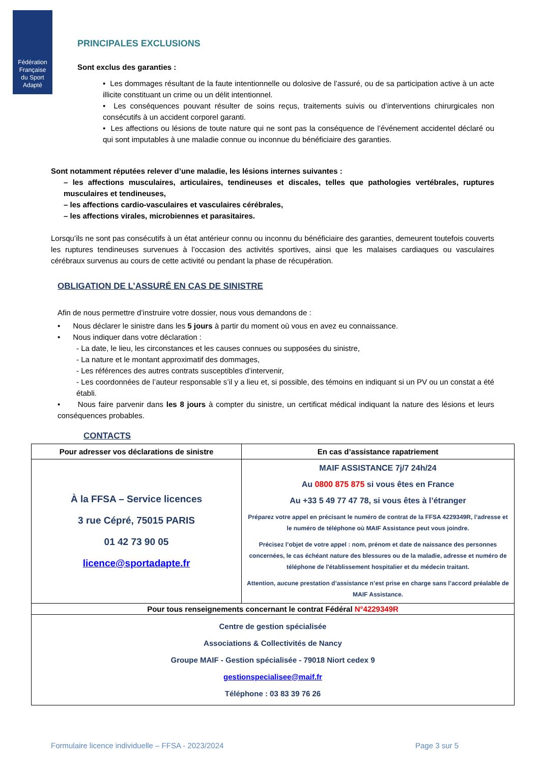Fédération
Française
du Sport
Adapté
PRINCIPALES EXCLUSIONS
Sont exclus des garanties :
• Les dommages résultant de la faute intentionnelle ou dolosive de l’assuré, ou de sa participation active à un acte illicite constituant un crime ou un délit intentionnel.
• Les conséquences pouvant résulter de soins reçus, traitements suivis ou d’interventions chirurgicales non consécutifs à un accident corporel garanti.
• Les affections ou lésions de toute nature qui ne sont pas la conséquence de l’événement accidentel déclaré ou qui sont imputables à une maladie connue ou inconnue du bénéficiaire des garanties.
Sont notamment réputées relever d’une maladie, les lésions internes suivantes :
– les affections musculaires, articulaires, tendineuses et discales, telles que pathologies vertébrales, ruptures musculaires et tendineuses,
– les affections cardio-vasculaires et vasculaires cérébrales,
– les affections virales, microbiennes et parasitaires.
Lorsqu’ils ne sont pas consécutifs à un état antérieur connu ou inconnu du bénéficiaire des garanties, demeurent toutefois couverts les ruptures tendineuses survenues à l’occasion des activités sportives, ainsi que les malaises cardiaques ou vasculaires cérébraux survenus au cours de cette activité ou pendant la phase de récupération.
OBLIGATION DE L’ASSURÉ EN CAS DE SINISTRE
Afin de nous permettre d’instruire votre dossier, nous vous demandons de :
• Nous déclarer le sinistre dans les 5 jours à partir du moment où vous en avez eu connaissance.
• Nous indiquer dans votre déclaration :
- La date, le lieu, les circonstances et les causes connues ou supposées du sinistre,
- La nature et le montant approximatif des dommages,
- Les références des autres contrats susceptibles d’intervenir,
- Les coordonnées de l’auteur responsable s’il y a lieu et, si possible, des témoins en indiquant si un PV ou un constat a été établi.
• Nous faire parvenir dans les 8 jours à compter du sinistre, un certificat médical indiquant la nature des lésions et leurs conséquences probables.
CONTACTS
| Pour adresser vos déclarations de sinistre | En cas d’assistance rapatriement |
| --- | --- |
| À la FFSA – Service licences 3 rue Cépré, 75015 PARIS 01 42 73 90 05 licence@sportadapte.fr | MAIF ASSISTANCE 7j/7 24h/24 Au 0800 875 875 si vous êtes en France Au +33 5 49 77 47 78, si vous êtes à l’étranger Préparez votre appel en précisant le numéro de contrat de la FFSA 4229349R, l’adresse et le numéro de téléphone où MAIF Assistance peut vous joindre. Précisez l’objet de votre appel : nom, prénom et date de naissance des personnes concernées, le cas échéant nature des blessures ou de la maladie, adresse et numéro de téléphone de l'établissement hospitalier et du médecin traitant. Attention, aucune prestation d’assistance n’est prise en charge sans l’accord préalable de MAIF Assistance. |
| Pour tous renseignements concernant le contrat Fédéral N°4229349R | |
| Centre de gestion spécialisée Associations & Collectivités de Nancy Groupe MAIF - Gestion spécialisée - 79018 Niort cedex 9 gestionspecialisee@maif.fr Téléphone : 03 83 39 76 26 | |
Formulaire licence individuelle – FFSA - 2023/2024 Page 3 sur 5